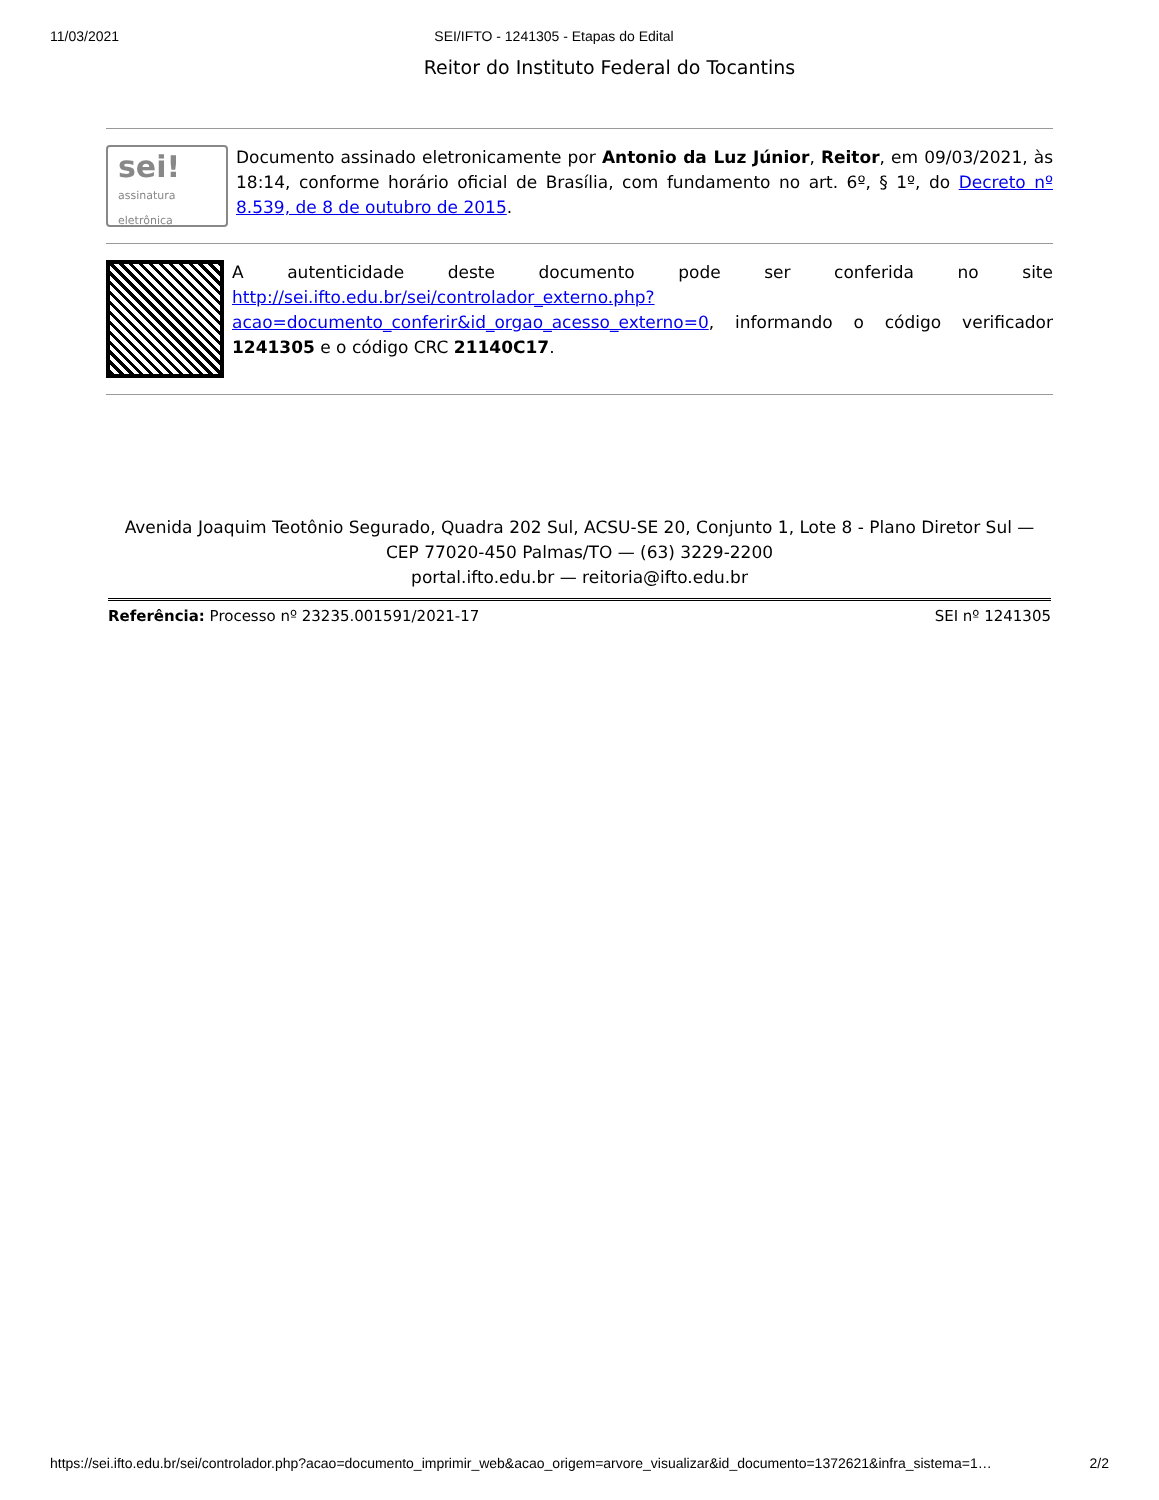11/03/2021 SEI/IFTO - 1241305 - Etapas do Edital
Reitor do Instituto Federal do Tocantins
sei!
assinatura
eletrônica
Documento assinado eletronicamente por Antonio da Luz Júnior, Reitor, em 09/03/2021, às 18:14, conforme horário oficial de Brasília, com fundamento no art. 6º, § 1º, do Decreto nº 8.539, de 8 de outubro de 2015.
A autenticidade deste documento pode ser conferida no site http://sei.ifto.edu.br/sei/controlador_externo.php?acao=documento_conferir&id_orgao_acesso_externo=0, informando o código verificador 1241305 e o código CRC 21140C17.
Avenida Joaquim Teotônio Segurado, Quadra 202 Sul, ACSU-SE 20, Conjunto 1, Lote 8 - Plano Diretor Sul — CEP 77020-450 Palmas/TO — (63) 3229-2200
portal.ifto.edu.br — reitoria@ifto.edu.br
Referência: Processo nº 23235.001591/2021-17 SEI nº 1241305
https://sei.ifto.edu.br/sei/controlador.php?acao=documento_imprimir_web&acao_origem=arvore_visualizar&id_documento=1372621&infra_sistema=1… 2/2